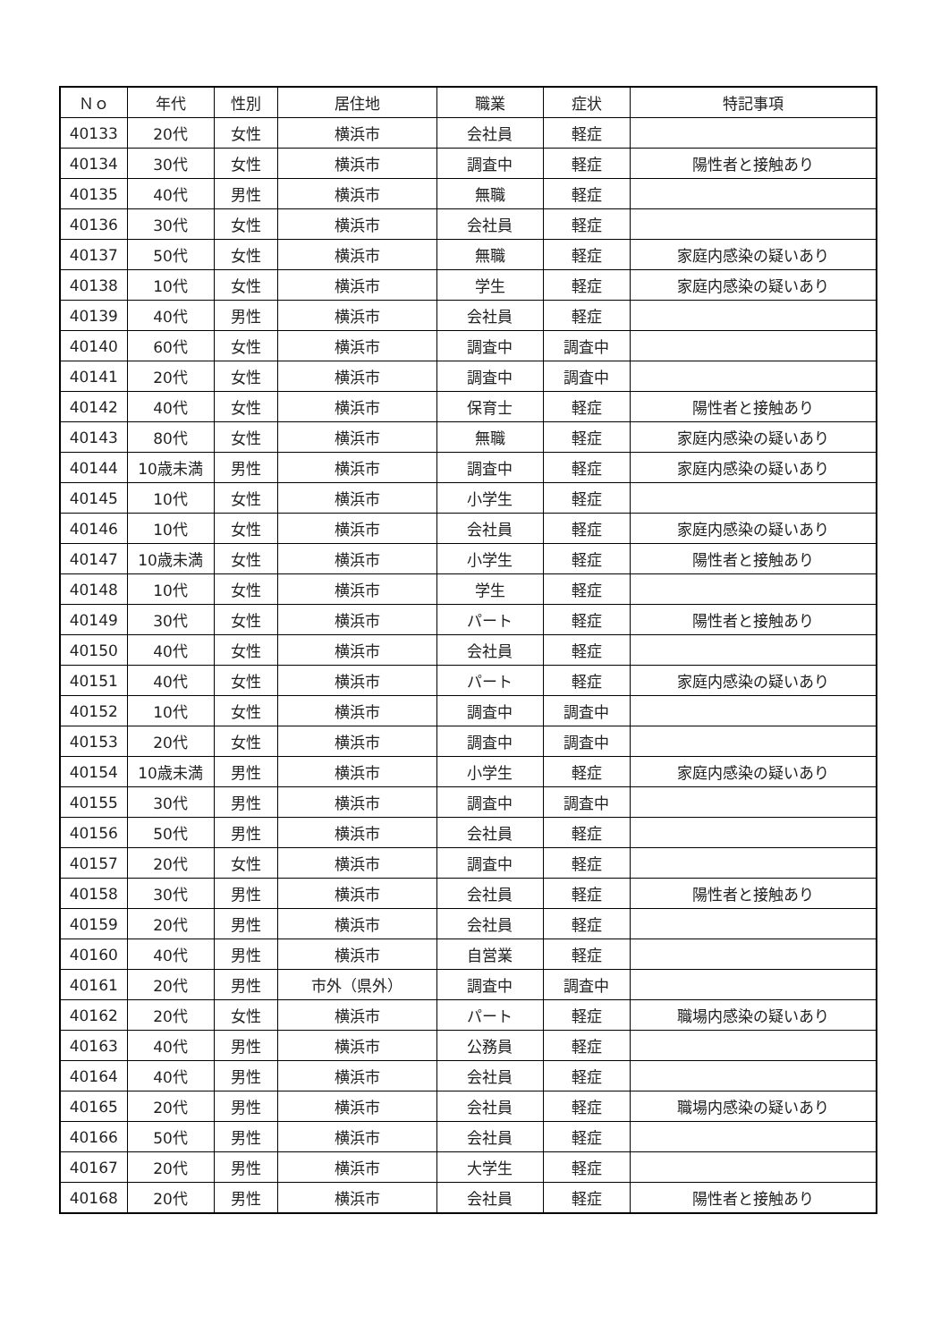| Ｎｏ | 年代 | 性別 | 居住地 | 職業 | 症状 | 特記事項 |
| --- | --- | --- | --- | --- | --- | --- |
| 40133 | 20代 | 女性 | 横浜市 | 会社員 | 軽症 | |
| 40134 | 30代 | 女性 | 横浜市 | 調査中 | 軽症 | 陽性者と接触あり |
| 40135 | 40代 | 男性 | 横浜市 | 無職 | 軽症 | |
| 40136 | 30代 | 女性 | 横浜市 | 会社員 | 軽症 | |
| 40137 | 50代 | 女性 | 横浜市 | 無職 | 軽症 | 家庭内感染の疑いあり |
| 40138 | 10代 | 女性 | 横浜市 | 学生 | 軽症 | 家庭内感染の疑いあり |
| 40139 | 40代 | 男性 | 横浜市 | 会社員 | 軽症 | |
| 40140 | 60代 | 女性 | 横浜市 | 調査中 | 調査中 | |
| 40141 | 20代 | 女性 | 横浜市 | 調査中 | 調査中 | |
| 40142 | 40代 | 女性 | 横浜市 | 保育士 | 軽症 | 陽性者と接触あり |
| 40143 | 80代 | 女性 | 横浜市 | 無職 | 軽症 | 家庭内感染の疑いあり |
| 40144 | 10歳未満 | 男性 | 横浜市 | 調査中 | 軽症 | 家庭内感染の疑いあり |
| 40145 | 10代 | 女性 | 横浜市 | 小学生 | 軽症 | |
| 40146 | 10代 | 女性 | 横浜市 | 会社員 | 軽症 | 家庭内感染の疑いあり |
| 40147 | 10歳未満 | 女性 | 横浜市 | 小学生 | 軽症 | 陽性者と接触あり |
| 40148 | 10代 | 女性 | 横浜市 | 学生 | 軽症 | |
| 40149 | 30代 | 女性 | 横浜市 | パート | 軽症 | 陽性者と接触あり |
| 40150 | 40代 | 女性 | 横浜市 | 会社員 | 軽症 | |
| 40151 | 40代 | 女性 | 横浜市 | パート | 軽症 | 家庭内感染の疑いあり |
| 40152 | 10代 | 女性 | 横浜市 | 調査中 | 調査中 | |
| 40153 | 20代 | 女性 | 横浜市 | 調査中 | 調査中 | |
| 40154 | 10歳未満 | 男性 | 横浜市 | 小学生 | 軽症 | 家庭内感染の疑いあり |
| 40155 | 30代 | 男性 | 横浜市 | 調査中 | 調査中 | |
| 40156 | 50代 | 男性 | 横浜市 | 会社員 | 軽症 | |
| 40157 | 20代 | 女性 | 横浜市 | 調査中 | 軽症 | |
| 40158 | 30代 | 男性 | 横浜市 | 会社員 | 軽症 | 陽性者と接触あり |
| 40159 | 20代 | 男性 | 横浜市 | 会社員 | 軽症 | |
| 40160 | 40代 | 男性 | 横浜市 | 自営業 | 軽症 | |
| 40161 | 20代 | 男性 | 市外（県外） | 調査中 | 調査中 | |
| 40162 | 20代 | 女性 | 横浜市 | パート | 軽症 | 職場内感染の疑いあり |
| 40163 | 40代 | 男性 | 横浜市 | 公務員 | 軽症 | |
| 40164 | 40代 | 男性 | 横浜市 | 会社員 | 軽症 | |
| 40165 | 20代 | 男性 | 横浜市 | 会社員 | 軽症 | 職場内感染の疑いあり |
| 40166 | 50代 | 男性 | 横浜市 | 会社員 | 軽症 | |
| 40167 | 20代 | 男性 | 横浜市 | 大学生 | 軽症 | |
| 40168 | 20代 | 男性 | 横浜市 | 会社員 | 軽症 | 陽性者と接触あり |